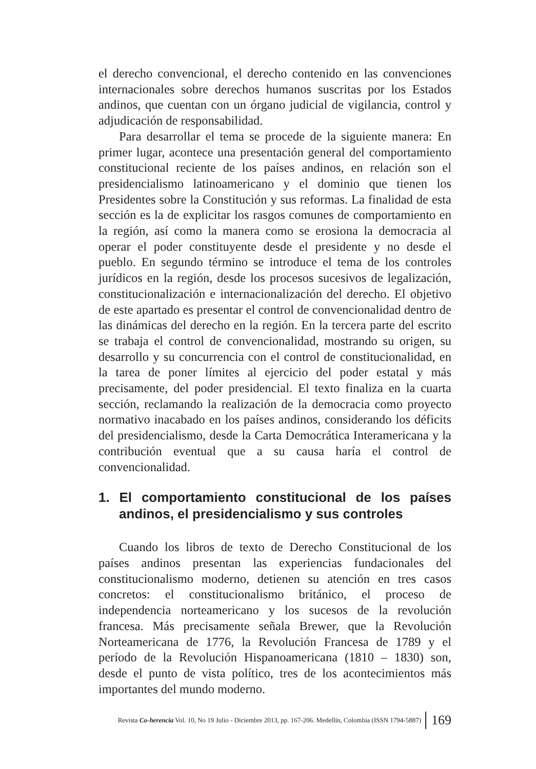el derecho convencional, el derecho contenido en las convenciones internacionales sobre derechos humanos suscritas por los Estados andinos, que cuentan con un órgano judicial de vigilancia, control y adjudicación de responsabilidad.
Para desarrollar el tema se procede de la siguiente manera: En primer lugar, acontece una presentación general del comportamiento constitucional reciente de los países andinos, en relación son el presidencialismo latinoamericano y el dominio que tienen los Presidentes sobre la Constitución y sus reformas. La finalidad de esta sección es la de explicitar los rasgos comunes de comportamiento en la región, así como la manera como se erosiona la democracia al operar el poder constituyente desde el presidente y no desde el pueblo. En segundo término se introduce el tema de los controles jurídicos en la región, desde los procesos sucesivos de legalización, constitucionalización e internacionalización del derecho. El objetivo de este apartado es presentar el control de convencionalidad dentro de las dinámicas del derecho en la región. En la tercera parte del escrito se trabaja el control de convencionalidad, mostrando su origen, su desarrollo y su concurrencia con el control de constitucionalidad, en la tarea de poner límites al ejercicio del poder estatal y más precisamente, del poder presidencial. El texto finaliza en la cuarta sección, reclamando la realización de la democracia como proyecto normativo inacabado en los países andinos, considerando los déficits del presidencialismo, desde la Carta Democrática Interamericana y la contribución eventual que a su causa haría el control de convencionalidad.
1. El comportamiento constitucional de los países andinos, el presidencialismo y sus controles
Cuando los libros de texto de Derecho Constitucional de los países andinos presentan las experiencias fundacionales del constitucionalismo moderno, detienen su atención en tres casos concretos: el constitucionalismo británico, el proceso de independencia norteamericano y los sucesos de la revolución francesa. Más precisamente señala Brewer, que la Revolución Norteamericana de 1776, la Revolución Francesa de 1789 y el período de la Revolución Hispanoamericana (1810 – 1830) son, desde el punto de vista político, tres de los acontecimientos más importantes del mundo moderno.
Revista Co-herencia Vol. 10, No 19 Julio - Diciembre 2013, pp. 167-206. Medellín, Colombia (ISSN 1794-5887) 169